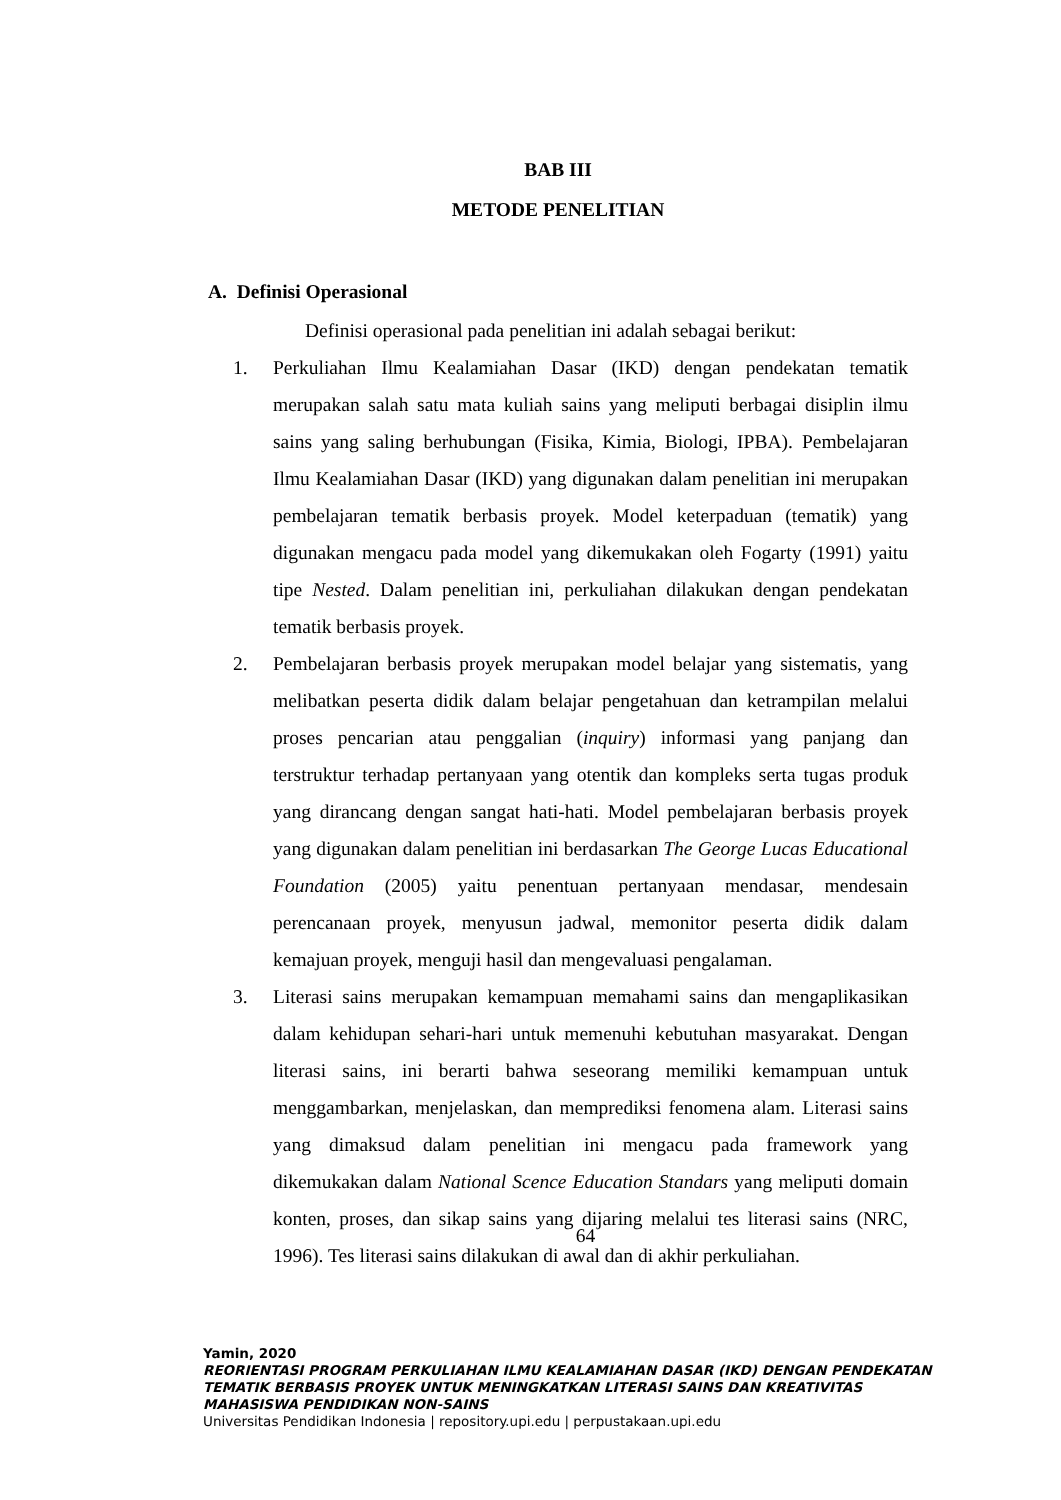BAB III
METODE PENELITIAN
A. Definisi Operasional
Definisi operasional pada penelitian ini adalah sebagai berikut:
1. Perkuliahan Ilmu Kealamiahan Dasar (IKD) dengan pendekatan tematik merupakan salah satu mata kuliah sains yang meliputi berbagai disiplin ilmu sains yang saling berhubungan (Fisika, Kimia, Biologi, IPBA). Pembelajaran Ilmu Kealamiahan Dasar (IKD) yang digunakan dalam penelitian ini merupakan pembelajaran tematik berbasis proyek. Model keterpaduan (tematik) yang digunakan mengacu pada model yang dikemukakan oleh Fogarty (1991) yaitu tipe Nested. Dalam penelitian ini, perkuliahan dilakukan dengan pendekatan tematik berbasis proyek.
2. Pembelajaran berbasis proyek merupakan model belajar yang sistematis, yang melibatkan peserta didik dalam belajar pengetahuan dan ketrampilan melalui proses pencarian atau penggalian (inquiry) informasi yang panjang dan terstruktur terhadap pertanyaan yang otentik dan kompleks serta tugas produk yang dirancang dengan sangat hati-hati. Model pembelajaran berbasis proyek yang digunakan dalam penelitian ini berdasarkan The George Lucas Educational Foundation (2005) yaitu penentuan pertanyaan mendasar, mendesain perencanaan proyek, menyusun jadwal, memonitor peserta didik dalam kemajuan proyek, menguji hasil dan mengevaluasi pengalaman.
3. Literasi sains merupakan kemampuan memahami sains dan mengaplikasikan dalam kehidupan sehari-hari untuk memenuhi kebutuhan masyarakat. Dengan literasi sains, ini berarti bahwa seseorang memiliki kemampuan untuk menggambarkan, menjelaskan, dan memprediksi fenomena alam. Literasi sains yang dimaksud dalam penelitian ini mengacu pada framework yang dikemukakan dalam National Scence Education Standars yang meliputi domain konten, proses, dan sikap sains yang dijaring melalui tes literasi sains (NRC, 1996). Tes literasi sains dilakukan di awal dan di akhir perkuliahan.
64
Yamin, 2020
REORIENTASI PROGRAM PERKULIAHAN ILMU KEALAMIAHAN DASAR (IKD) DENGAN PENDEKATAN
TEMATIK BERBASIS PROYEK UNTUK MENINGKATKAN LITERASI SAINS DAN KREATIVITAS
MAHASISWA PENDIDIKAN NON-SAINS
Universitas Pendidikan Indonesia | repository.upi.edu | perpustakaan.upi.edu